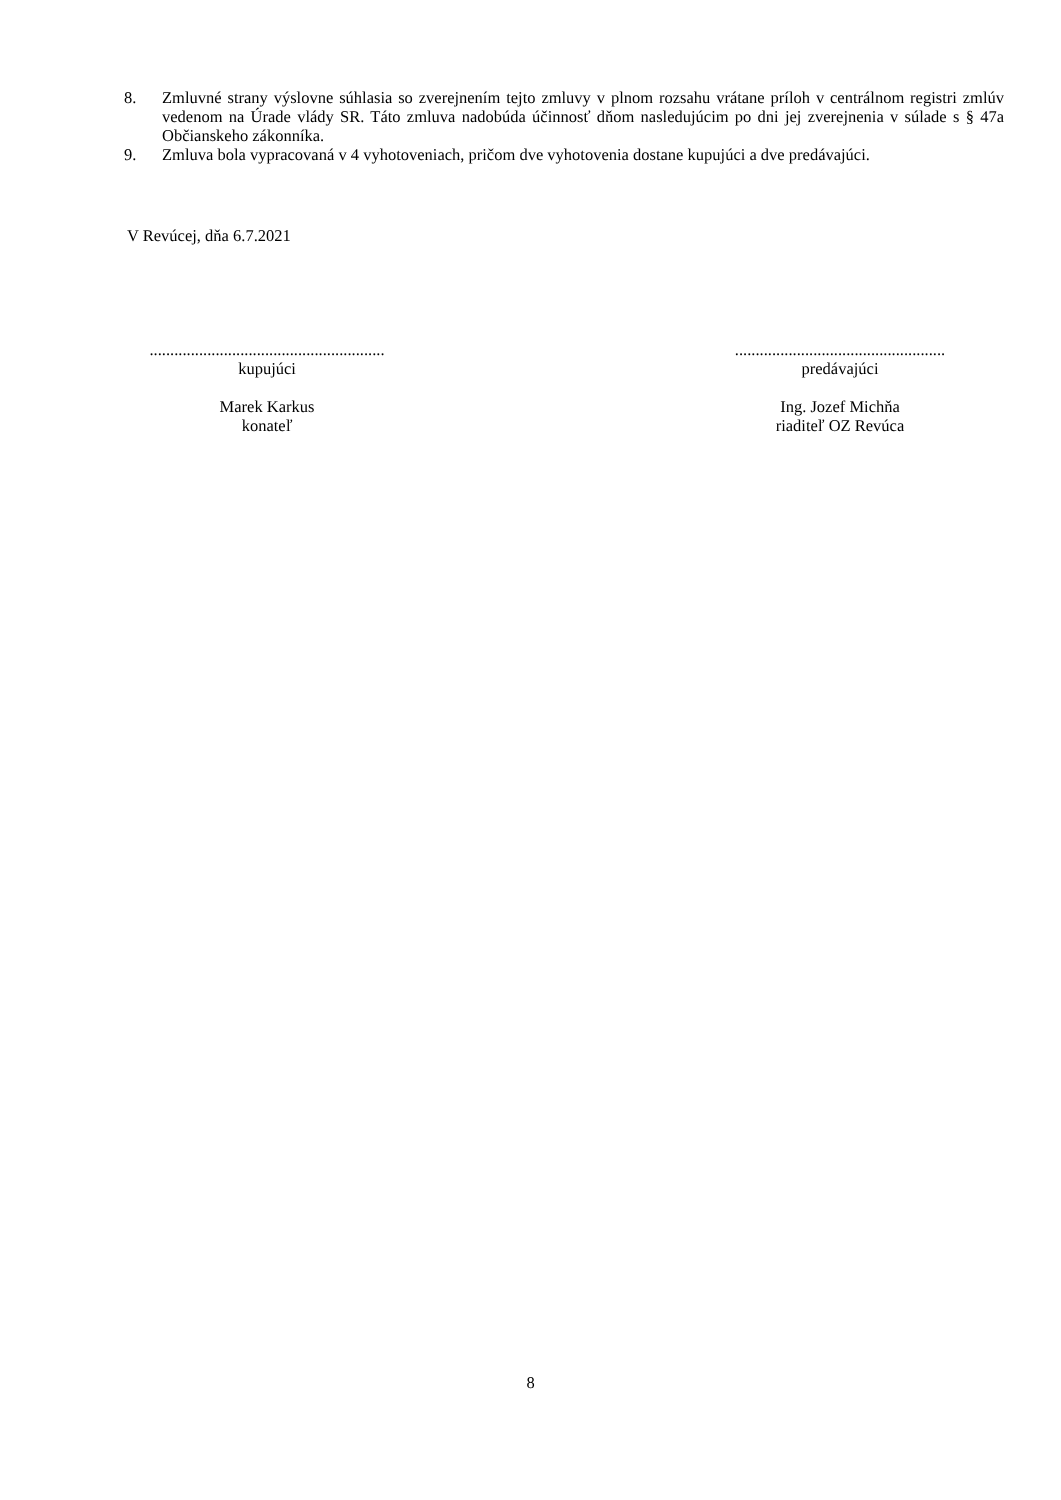8. Zmluvné strany výslovne súhlasia so zverejnením tejto zmluvy v plnom rozsahu vrátane príloh v centrálnom registri zmlúv vedenom na Úrade vlády SR. Táto zmluva nadobúda účinnosť dňom nasledujúcim po dni jej zverejnenia v súlade s § 47a Občianskeho zákonníka.
9. Zmluva bola vypracovaná v 4 vyhotoveniach, pričom dve vyhotovenia dostane kupujúci a dve predávajúci.
V Revúcej, dňa 6.7.2021
.........................................................
kupujúci
Marek Karkus
konateľ
...................................................
predávajúci
Ing. Jozef Michňa
riaditeľ OZ Revúca
8